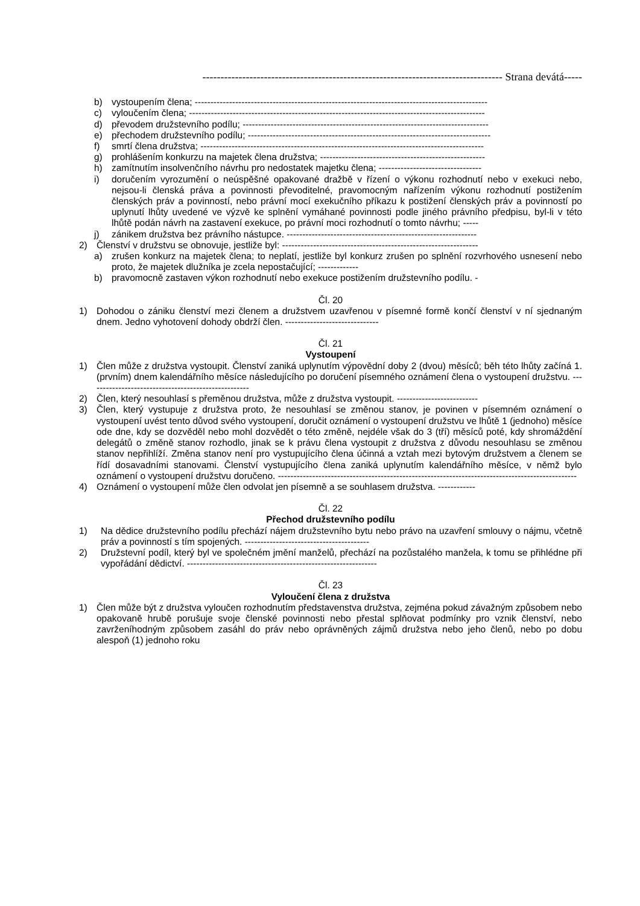----------------------------------------------------------------------------------- Strana devátá-----
b) vystoupením člena; ----------------------------------------------------------------------------------------------
c) vyloučením člena; -----------------------------------------------------------------------------------------------
d) převodem družstevního podílu; -------------------------------------------------------------------------------
e) přechodem družstevního podílu; ------------------------------------------------------------------------------
f) smrtí člena družstva; -------------------------------------------------------------------------------------------
g) prohlášením konkurzu na majetek člena družstva; -----------------------------------------------------
h) zamítnutím insolvenčního návrhu pro nedostatek majetku člena; ---------------------------------
i) doručením vyrozumění o neúspěšné opakované dražbě v řízení o výkonu rozhodnutí nebo v exekuci nebo, nejsou-li členská práva a povinnosti převoditelné, pravomocným nařízením výkonu rozhodnutí postižením členských práv a povinností, nebo právní mocí exekučního příkazu k postižení členských práv a povinností po uplynutí lhůty uvedené ve výzvě ke splnění vymáhané povinnosti podle jiného právního předpisu, byl-li v této lhůtě podán návrh na zastavení exekuce, po právní moci rozhodnutí o tomto návrhu; -----
j) zánikem družstva bez právního nástupce. -------------------------------------------------------------
2) Členství v družstvu se obnovuje, jestliže byl: ---------------------------------------------------------------
a) zrušen konkurz na majetek člena; to neplatí, jestliže byl konkurz zrušen po splnění rozvrhového usnesení nebo proto, že majetek dlužníka je zcela nepostačující; -------------
b) pravomocně zastaven výkon rozhodnutí nebo exekuce postižením družstevního podílu. -
Čl. 20
1) Dohodou o zániku členství mezi členem a družstvem uzavřenou v písemné formě končí členství v ní sjednaným dnem. Jedno vyhotovení dohody obdrží člen. ------------------------------
Čl. 21
Vystoupení
1) Člen může z družstva vystoupit. Členství zaniká uplynutím výpovědní doby 2 (dvou) měsíců; běh této lhůty začíná 1. (prvním) dnem kalendářního měsíce následujícího po doručení písemného oznámení člena o vystoupení družstvu. ----------------------------------------------------
2) Člen, který nesouhlasí s přeměnou družstva, může z družstva vystoupit. --------------------------
3) Člen, který vystupuje z družstva proto, že nesouhlasí se změnou stanov, je povinen v písemném oznámení o vystoupení uvést tento důvod svého vystoupení, doručit oznámení o vystoupení družstvu ve lhůtě 1 (jednoho) měsíce ode dne, kdy se dozvěděl nebo mohl dozvědět o této změně, nejdéle však do 3 (tří) měsíců poté, kdy shromáždění delegátů o změně stanov rozhodlo, jinak se k právu člena vystoupit z družstva z důvodu nesouhlasu se změnou stanov nepřihlíží. Změna stanov není pro vystupujícího člena účinná a vztah mezi bytovým družstvem a členem se řídí dosavadními stanovami. Členství vystupujícího člena zaniká uplynutím kalendářního měsíce, v němž bylo oznámení o vystoupení družstvu doručeno. ------------------------------------------------------------------------------------------------
4) Oznámení o vystoupení může člen odvolat jen písemně a se souhlasem družstva. ------------
Čl. 22
Přechod družstevního podílu
1) Na dědice družstevního podílu přechází nájem družstevního bytu nebo právo na uzavření smlouvy o nájmu, včetně práv a povinností s tím spojených. ----------------------------------------
2) Družstevní podíl, který byl ve společném jmění manželů, přechází na pozůstalého manžela, k tomu se přihlédne při vypořádání dědictví. -------------------------------------------------------------
Čl. 23
Vyloučení člena z družstva
1) Člen může být z družstva vyloučen rozhodnutím představenstva družstva, zejména pokud závažným způsobem nebo opakovaně hrubě porušuje svoje členské povinnosti nebo přestal splňovat podmínky pro vznik členství, nebo zavrženíhodným způsobem zasáhl do práv nebo oprávněných zájmů družstva nebo jeho členů, nebo po dobu alespoň (1) jednoho roku